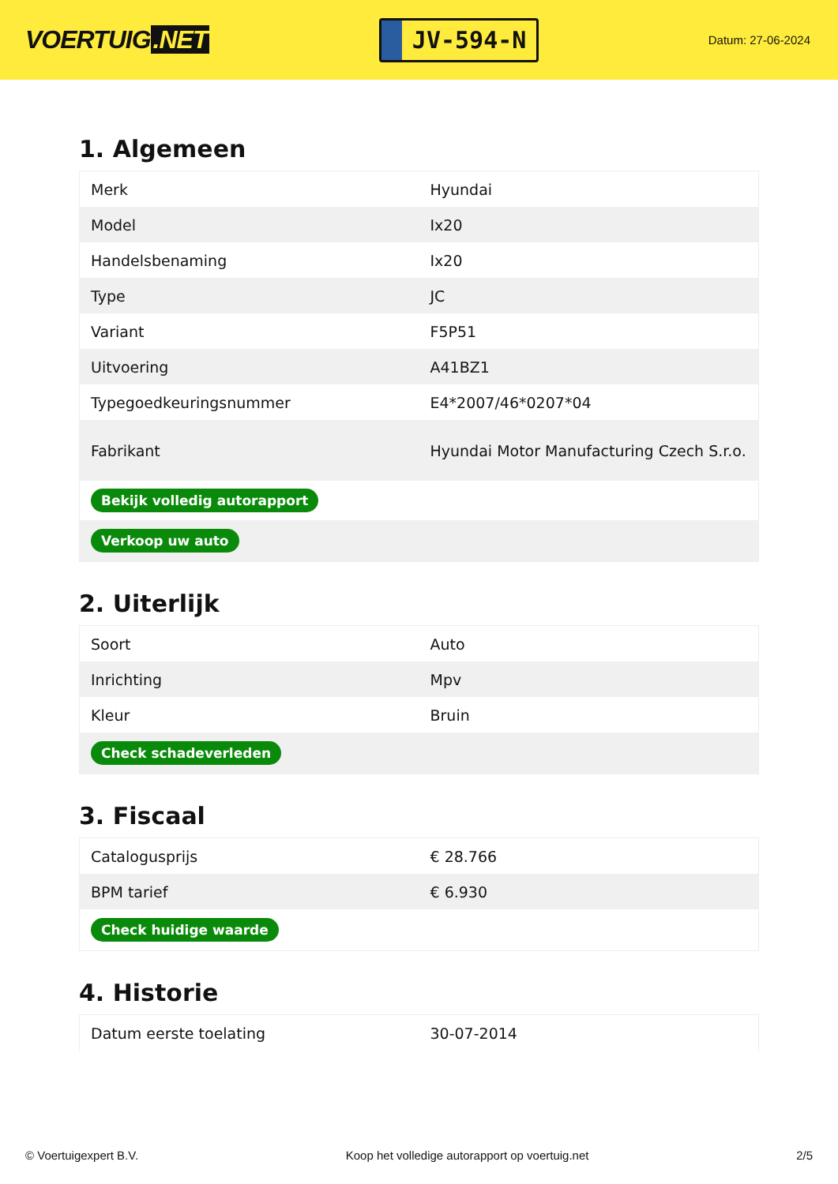VOERTUIG.NET
JV-594-N
Datum: 27-06-2024
1. Algemeen
| Merk | Hyundai |
| Model | Ix20 |
| Handelsbenaming | Ix20 |
| Type | JC |
| Variant | F5P51 |
| Uitvoering | A41BZ1 |
| Typegoedkeuringsnummer | E4*2007/46*0207*04 |
| Fabrikant | Hyundai Motor Manufacturing Czech S.r.o. |
| Bekijk volledig autorapport | |
| Verkoop uw auto | |
2. Uiterlijk
| Soort | Auto |
| Inrichting | Mpv |
| Kleur | Bruin |
| Check schadeverleden | |
3. Fiscaal
| Catalogusprijs | € 28.766 |
| BPM tarief | € 6.930 |
| Check huidige waarde | |
4. Historie
| Datum eerste toelating | 30-07-2014 |
© Voertuigexpert B.V. Koop het volledige autorapport op voertuig.net 2/5